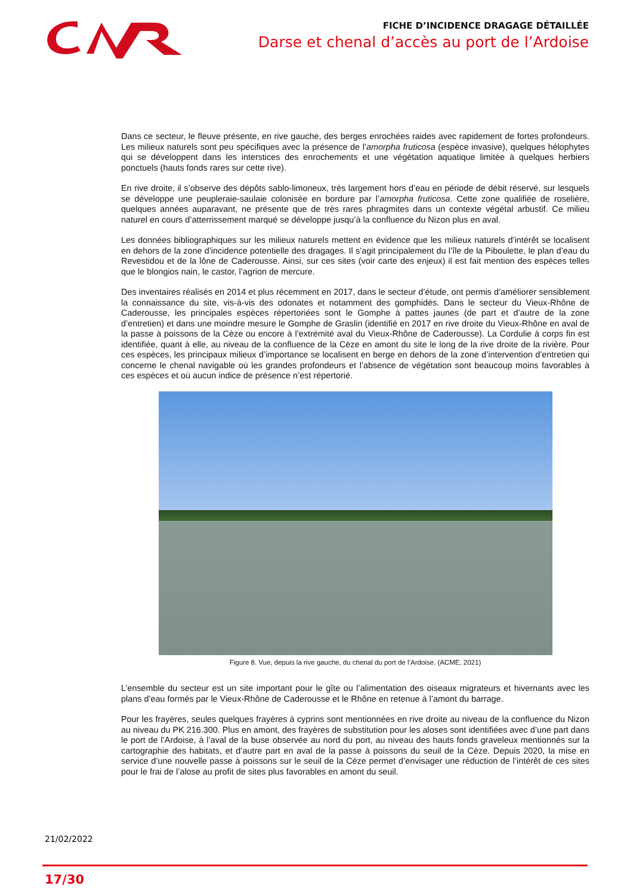FICHE D’INCIDENCE DRAGAGE DÉTAILLÉE
Darse et chenal d’accès au port de l’Ardoise
Dans ce secteur, le fleuve présente, en rive gauche, des berges enrochées raides avec rapidement de fortes profondeurs. Les milieux naturels sont peu spécifiques avec la présence de l’amorpha fruticosa (espèce invasive), quelques hélophytes qui se développent dans les interstices des enrochements et une végétation aquatique limitée à quelques herbiers ponctuels (hauts fonds rares sur cette rive).
En rive droite, il s’observe des dépôts sablo-limoneux, très largement hors d’eau en période de débit réservé, sur lesquels se développe une peupleraie-saulaie colonisée en bordure par l’amorpha fruticosa. Cette zone qualifiée de roselière, quelques années auparavant, ne présente que de très rares phragmites dans un contexte végétal arbustif. Ce milieu naturel en cours d’atterrissement marqué se développe jusqu’à la confluence du Nizon plus en aval.
Les données bibliographiques sur les milieux naturels mettent en évidence que les milieux naturels d’intérêt se localisent en dehors de la zone d’incidence potentielle des dragages. Il s’agit principalement du l’île de la Piboulette, le plan d’eau du Revestidou et de la lône de Caderousse. Ainsi, sur ces sites (voir carte des enjeux) il est fait mention des espèces telles que le blongios nain, le castor, l’agrion de mercure.
Des inventaires réalisés en 2014 et plus récemment en 2017, dans le secteur d’étude, ont permis d’améliorer sensiblement la connaissance du site, vis-à-vis des odonates et notamment des gomphidés. Dans le secteur du Vieux-Rhône de Caderousse, les principales espèces répertoriées sont le Gomphe à pattes jaunes (de part et d’autre de la zone d’entretien) et dans une moindre mesure le Gomphe de Graslin (identifié en 2017 en rive droite du Vieux-Rhône en aval de la passe à poissons de la Cèze ou encore à l’extrémité aval du Vieux-Rhône de Caderousse). La Cordulie à corps fin est identifiée, quant à elle, au niveau de la confluence de la Cèze en amont du site le long de la rive droite de la rivière. Pour ces espèces, les principaux milieux d’importance se localisent en berge en dehors de la zone d’intervention d’entretien qui concerne le chenal navigable où les grandes profondeurs et l’absence de végétation sont beaucoup moins favorables à ces espèces et où aucun indice de présence n’est répertorié.
Figure 8. Vue, depuis la rive gauche, du chenal du port de l’Ardoise. (ACME, 2021)
L’ensemble du secteur est un site important pour le gîte ou l’alimentation des oiseaux migrateurs et hivernants avec les plans d’eau formés par le Vieux-Rhône de Caderousse et le Rhône en retenue à l’amont du barrage.
Pour les frayères, seules quelques frayères à cyprins sont mentionnées en rive droite au niveau de la confluence du Nizon au niveau du PK 216.300. Plus en amont, des frayères de substitution pour les aloses sont identifiées avec d’une part dans le port de l’Ardoise, à l’aval de la buse observée au nord du port, au niveau des hauts fonds graveleux mentionnés sur la cartographie des habitats, et d’autre part en aval de la passe à poissons du seuil de la Cèze. Depuis 2020, la mise en service d’une nouvelle passe à poissons sur le seuil de la Céze permet d’envisager une réduction de l’intérêt de ces sites pour le frai de l’alose au profit de sites plus favorables en amont du seuil.
21/02/2022
17/30